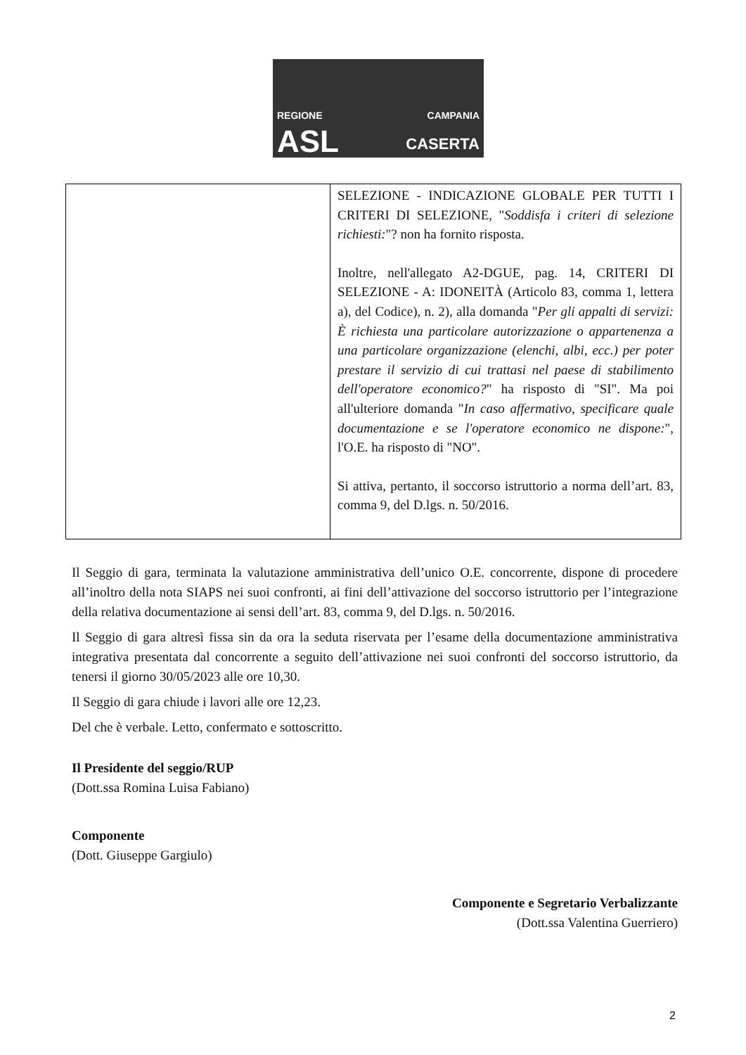REGIONE CAMPANIA
ASL CASERTA
| | SELEZIONE - INDICAZIONE GLOBALE PER TUTTI I CRITERI DI SELEZIONE, " Soddisfa i criteri di selezione richiesti: "? non ha fornito risposta. Inoltre, nell'allegato A2-DGUE, pag. 14, CRITERI DI SELEZIONE - A: IDONEITÀ (Articolo 83, comma 1, lettera a), del Codice), n. 2), alla domanda " Per gli appalti di servizi: È richiesta una particolare autorizzazione o appartenenza a una particolare organizzazione (elenchi, albi, ecc.) per poter prestare il servizio di cui trattasi nel paese di stabilimento dell'operatore economico? " ha risposto di "SI". Ma poi all'ulteriore domanda " In caso affermativo, specificare quale documentazione e se l'operatore economico ne dispone: ", l'O.E. ha risposto di "NO". Si attiva, pertanto, il soccorso istruttorio a norma dell’art. 83, comma 9, del D.lgs. n. 50/2016. |
Il Seggio di gara, terminata la valutazione amministrativa dell’unico O.E. concorrente, dispone di procedere all’inoltro della nota SIAPS nei suoi confronti, ai fini dell’attivazione del soccorso istruttorio per l’integrazione della relativa documentazione ai sensi dell’art. 83, comma 9, del D.lgs. n. 50/2016.
Il Seggio di gara altresì fissa sin da ora la seduta riservata per l’esame della documentazione amministrativa integrativa presentata dal concorrente a seguito dell’attivazione nei suoi confronti del soccorso istruttorio, da tenersi il giorno 30/05/2023 alle ore 10,30.
Il Seggio di gara chiude i lavori alle ore 12,23.
Del che è verbale. Letto, confermato e sottoscritto.
Il Presidente del seggio/RUP
(Dott.ssa Romina Luisa Fabiano)
Componente
(Dott. Giuseppe Gargiulo)
Componente e Segretario Verbalizzante
(Dott.ssa Valentina Guerriero)
2